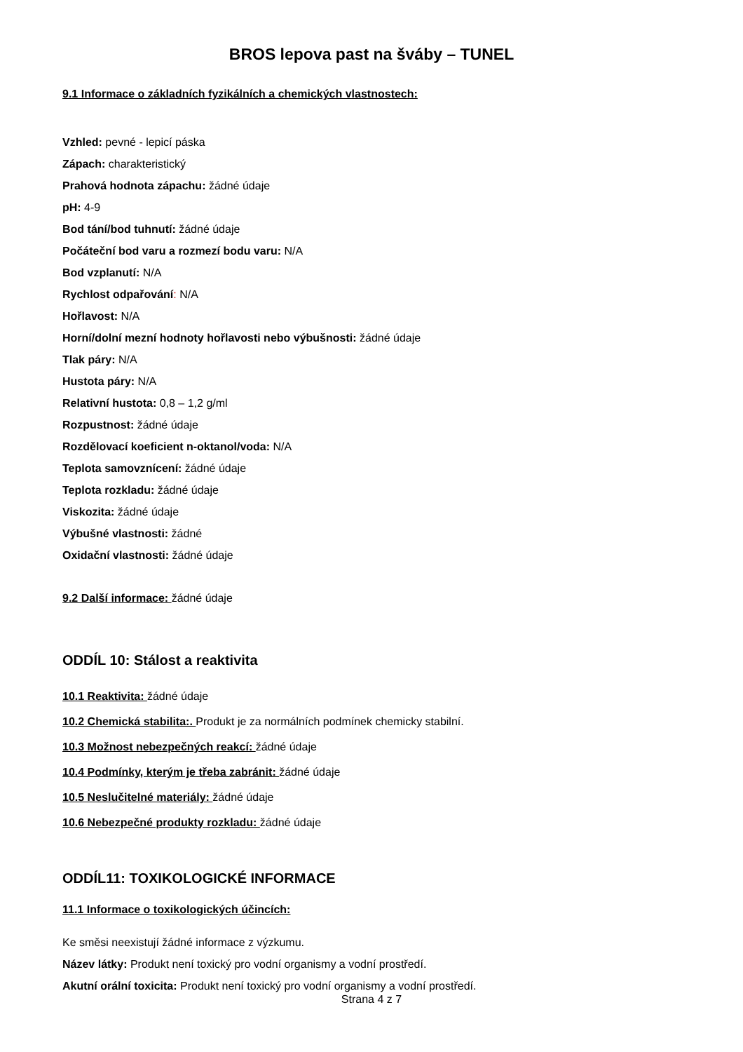BROS lepova past na šváby – TUNEL
9.1 Informace o základních fyzikálních a chemických vlastnostech:
Vzhled: pevné - lepicí páska
Zápach: charakteristický
Prahová hodnota zápachu: žádné údaje
pH: 4-9
Bod tání/bod tuhnutí: žádné údaje
Počáteční bod varu a rozmezí bodu varu: N/A
Bod vzplanutí: N/A
Rychlost odpařování: N/A
Hořlavost: N/A
Horní/dolní mezní hodnoty hořlavosti nebo výbušnosti: žádné údaje
Tlak páry: N/A
Hustota páry: N/A
Relativní hustota: 0,8 – 1,2 g/ml
Rozpustnost: žádné údaje
Rozdělovací koeficient n-oktanol/voda: N/A
Teplota samovznícení: žádné údaje
Teplota rozkladu: žádné údaje
Viskozita: žádné údaje
Výbušné vlastnosti: žádné
Oxidační vlastnosti: žádné údaje
9.2 Další informace: žádné údaje
ODDÍL 10: Stálost a reaktivita
10.1 Reaktivita: žádné údaje
10.2 Chemická stabilita:. Produkt je za normálních podmínek chemicky stabilní.
10.3 Možnost nebezpečných reakcí: žádné údaje
10.4 Podmínky, kterým je třeba zabránit: žádné údaje
10.5 Neslučitelné materiály: žádné údaje
10.6 Nebezpečné produkty rozkladu: žádné údaje
ODDÍL11: TOXIKOLOGICKÉ INFORMACE
11.1 Informace o toxikologických účincích:
Ke směsi neexistují žádné informace z výzkumu.
Název látky: Produkt není toxický pro vodní organismy a vodní prostředí.
Akutní orální toxicita: Produkt není toxický pro vodní organismy a vodní prostředí.
Strana 4 z 7